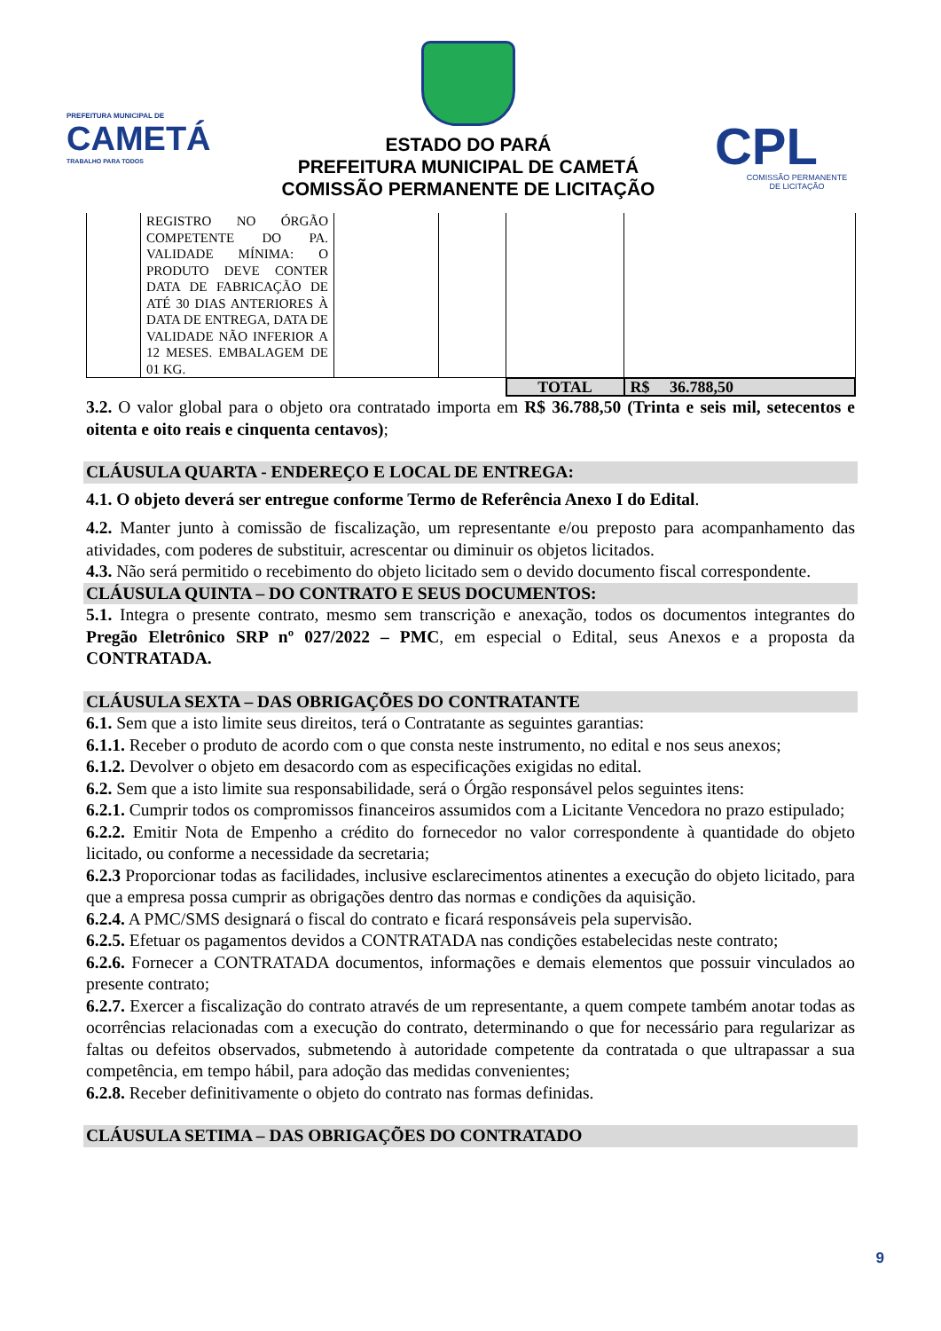PREFEITURA MUNICIPAL DE
CAMETÁ
TRABALHO PARA TODOS
ESTADO DO PARÁ
PREFEITURA MUNICIPAL DE CAMETÁ
COMISSÃO PERMANENTE DE LICITAÇÃO
CPL
COMISSÃO PERMANENTE
DE LICITAÇÃO
| | REGISTRO NO ÓRGÃO COMPETENTE DO PA. VALIDADE MÍNIMA: O PRODUTO DEVE CONTER DATA DE FABRICAÇÃO DE ATÉ 30 DIAS ANTERIORES À DATA DE ENTREGA, DATA DE VALIDADE NÃO INFERIOR A 12 MESES. EMBALAGEM DE 01 KG. | | | | |
| | | | | TOTAL | R$ 36.788,50 |
3.2. O valor global para o objeto ora contratado importa em R$ 36.788,50 (Trinta e seis mil, setecentos e oitenta e oito reais e cinquenta centavos);
CLÁUSULA QUARTA - ENDEREÇO E LOCAL DE ENTREGA:
4.1. O objeto deverá ser entregue conforme Termo de Referência Anexo I do Edital.
4.2. Manter junto à comissão de fiscalização, um representante e/ou preposto para acompanhamento das atividades, com poderes de substituir, acrescentar ou diminuir os objetos licitados.
4.3. Não será permitido o recebimento do objeto licitado sem o devido documento fiscal correspondente.
CLÁUSULA QUINTA – DO CONTRATO E SEUS DOCUMENTOS:
5.1. Integra o presente contrato, mesmo sem transcrição e anexação, todos os documentos integrantes do Pregão Eletrônico SRP nº 027/2022 – PMC, em especial o Edital, seus Anexos e a proposta da CONTRATADA.
CLÁUSULA SEXTA – DAS OBRIGAÇÕES DO CONTRATANTE
6.1. Sem que a isto limite seus direitos, terá o Contratante as seguintes garantias:
6.1.1. Receber o produto de acordo com o que consta neste instrumento, no edital e nos seus anexos;
6.1.2. Devolver o objeto em desacordo com as especificações exigidas no edital.
6.2. Sem que a isto limite sua responsabilidade, será o Órgão responsável pelos seguintes itens:
6.2.1. Cumprir todos os compromissos financeiros assumidos com a Licitante Vencedora no prazo estipulado;
6.2.2. Emitir Nota de Empenho a crédito do fornecedor no valor correspondente à quantidade do objeto licitado, ou conforme a necessidade da secretaria;
6.2.3 Proporcionar todas as facilidades, inclusive esclarecimentos atinentes a execução do objeto licitado, para que a empresa possa cumprir as obrigações dentro das normas e condições da aquisição.
6.2.4. A PMC/SMS designará o fiscal do contrato e ficará responsáveis pela supervisão.
6.2.5. Efetuar os pagamentos devidos a CONTRATADA nas condições estabelecidas neste contrato;
6.2.6. Fornecer a CONTRATADA documentos, informações e demais elementos que possuir vinculados ao presente contrato;
6.2.7. Exercer a fiscalização do contrato através de um representante, a quem compete também anotar todas as ocorrências relacionadas com a execução do contrato, determinando o que for necessário para regularizar as faltas ou defeitos observados, submetendo à autoridade competente da contratada o que ultrapassar a sua competência, em tempo hábil, para adoção das medidas convenientes;
6.2.8. Receber definitivamente o objeto do contrato nas formas definidas.
CLÁUSULA SETIMA – DAS OBRIGAÇÕES DO CONTRATADO
9